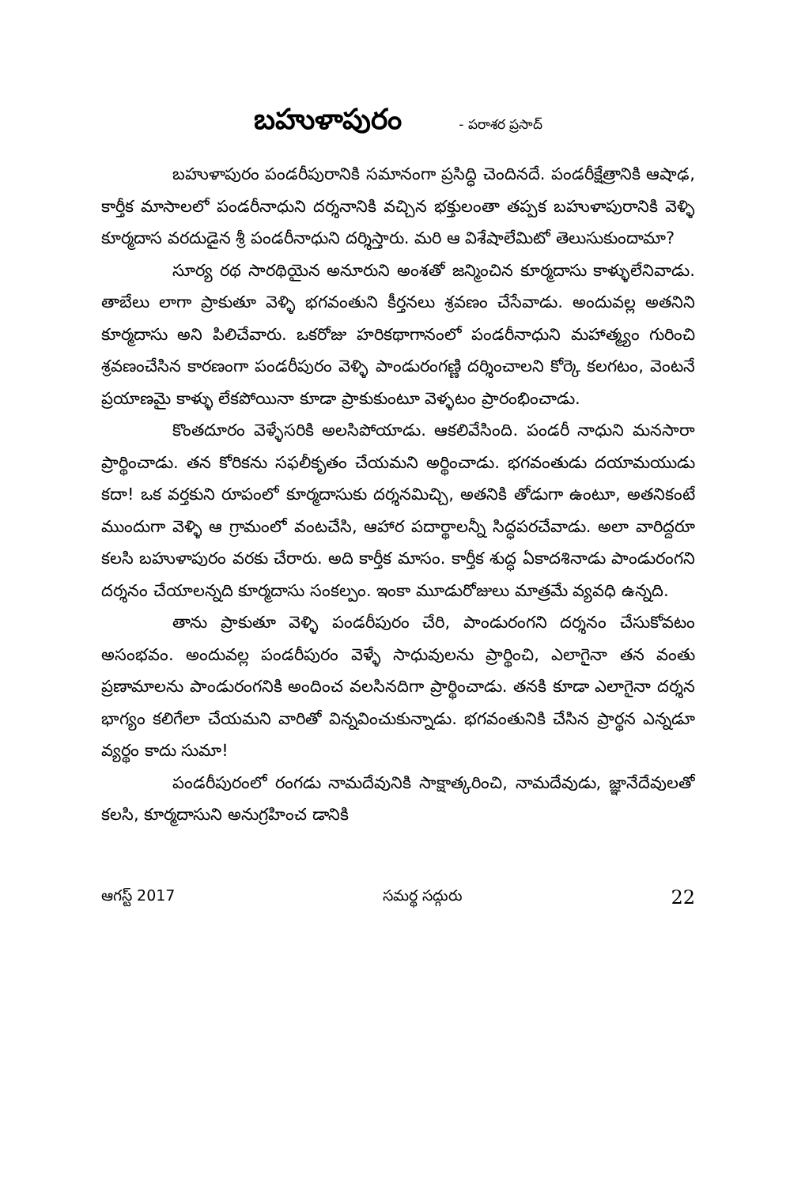బహుళాపురం - పరాశర ప్రసాద్
బహుళాపురం పండరీపురానికి సమానంగా ప్రసిద్ధి చెందినదే. పండరీక్షేత్రానికి ఆషాఢ, కార్తీక మాసాలలో పండరీనాధుని దర్శనానికి వచ్చిన భక్తులంతా తప్పక బహుళాపురానికి వెళ్ళి కూర్మదాస వరదుడైన శ్రీ పండరీనాధుని దర్శిస్తారు. మరి ఆ విశేషాలేమిటో తెలుసుకుందామా?
సూర్య రథ సారథియైన అనూరుని అంశతో జన్మించిన కూర్మదాసు కాళ్ళులేనివాడు. తాబేలు లాగా ప్రాకుతూ వెళ్ళి భగవంతుని కీర్తనలు శ్రవణం చేసేవాడు. అందువల్ల అతనిని కూర్మదాసు అని పిలిచేవారు. ఒకరోజు హరికథాగానంలో పండరీనాధుని మహాత్మ్యం గురించి శ్రవణంచేసిన కారణంగా పండరీపురం వెళ్ళి పాండురంగణ్ణి దర్శించాలని కోర్కె కలగటం, వెంటనే ప్రయాణమై కాళ్ళు లేకపోయినా కూడా ప్రాకుకుంటూ వెళ్ళటం ప్రారంభించాడు.
కొంతదూరం వెళ్ళేసరికి అలసిపోయాడు. ఆకలివేసింది. పండరీ నాధుని మనసారా ప్రార్థించాడు. తన కోరికను సఫలీకృతం చేయమని అర్థించాడు. భగవంతుడు దయామయుడు కదా! ఒక వర్తకుని రూపంలో కూర్మదాసుకు దర్శనమిచ్చి, అతనికి తోడుగా ఉంటూ, అతనికంటే ముందుగా వెళ్ళి ఆ గ్రామంలో వంటచేసి, ఆహార పదార్థాలన్నీ సిద్ధపరచేవాడు. అలా వారిద్దరూ కలసి బహుళాపురం వరకు చేరారు. అది కార్తీక మాసం. కార్తీక శుద్ధ ఏకాదశినాడు పాండురంగని దర్శనం చేయాలన్నది కూర్మదాసు సంకల్పం. ఇంకా మూడురోజులు మాత్రమే వ్యవధి ఉన్నది.
తాను ప్రాకుతూ వెళ్ళి పండరీపురం చేరి, పాండురంగని దర్శనం చేసుకోవటం అసంభవం. అందువల్ల పండరీపురం వెళ్ళే సాధువులను ప్రార్థించి, ఎలాగైనా తన వంతు ప్రణామాలను పాండురంగనికి అందించ వలసినదిగా ప్రార్థించాడు. తనకి కూడా ఎలాగైనా దర్శన భాగ్యం కలిగేలా చేయమని వారితో విన్నవించుకున్నాడు. భగవంతునికి చేసిన ప్రార్థన ఎన్నడూ వ్యర్థం కాదు సుమా!
పండరీపురంలో రంగడు నామదేవునికి సాక్షాత్కరించి, నామదేవుడు, జ్ఞానేదేవులతో కలసి, కూర్మదాసుని అనుగ్రహించ డానికి
ఆగస్ట్ 2017 సమర్థ సద్గురు 22